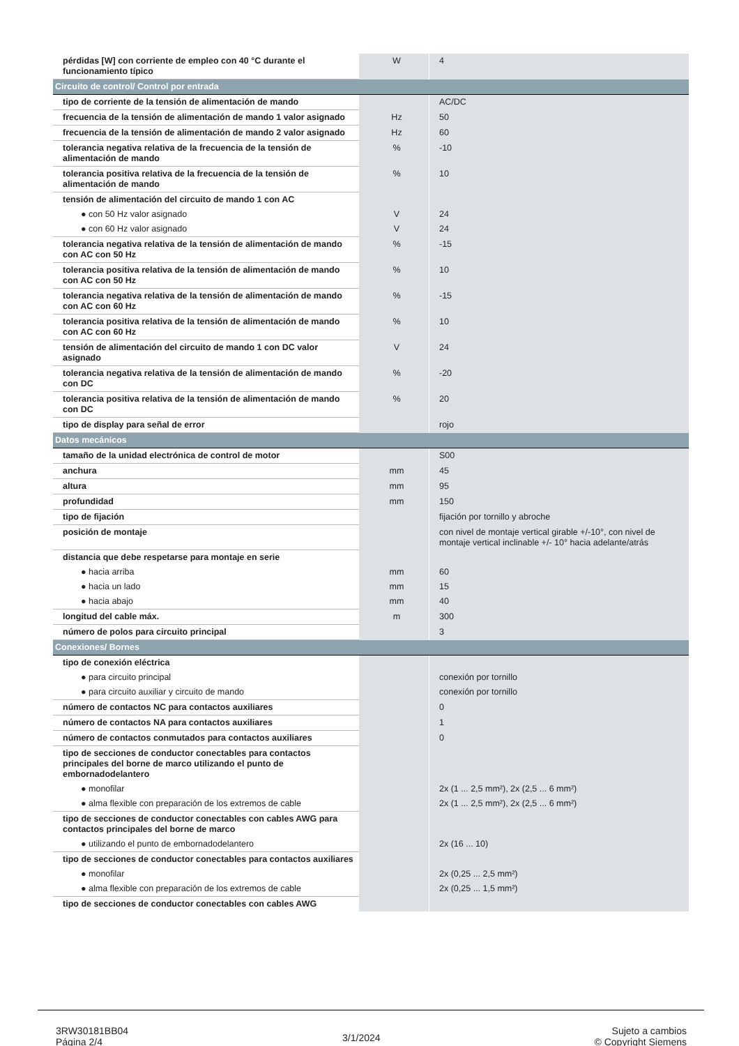| pérdidas [W] con corriente de empleo con 40 °C durante el funcionamiento típico | W | 4 |
| Circuito de control/ Control por entrada | | |
| tipo de corriente de la tensión de alimentación de mando | | AC/DC |
| frecuencia de la tensión de alimentación de mando 1 valor asignado | Hz | 50 |
| frecuencia de la tensión de alimentación de mando 2 valor asignado | Hz | 60 |
| tolerancia negativa relativa de la frecuencia de la tensión de alimentación de mando | % | -10 |
| tolerancia positiva relativa de la frecuencia de la tensión de alimentación de mando | % | 10 |
| tensión de alimentación del circuito de mando 1 con AC | | |
| ● con 50 Hz valor asignado | V | 24 |
| ● con 60 Hz valor asignado | V | 24 |
| tolerancia negativa relativa de la tensión de alimentación de mando con AC con 50 Hz | % | -15 |
| tolerancia positiva relativa de la tensión de alimentación de mando con AC con 50 Hz | % | 10 |
| tolerancia negativa relativa de la tensión de alimentación de mando con AC con 60 Hz | % | -15 |
| tolerancia positiva relativa de la tensión de alimentación de mando con AC con 60 Hz | % | 10 |
| tensión de alimentación del circuito de mando 1 con DC valor asignado | V | 24 |
| tolerancia negativa relativa de la tensión de alimentación de mando con DC | % | -20 |
| tolerancia positiva relativa de la tensión de alimentación de mando con DC | % | 20 |
| tipo de display para señal de error | | rojo |
| Datos mecánicos | | |
| tamaño de la unidad electrónica de control de motor | | S00 |
| anchura | mm | 45 |
| altura | mm | 95 |
| profundidad | mm | 150 |
| tipo de fijación | | fijación por tornillo y abroche |
| posición de montaje | | con nivel de montaje vertical girable +/-10°, con nivel de montaje vertical inclinable +/- 10° hacia adelante/atrás |
| distancia que debe respetarse para montaje en serie | | |
| ● hacia arriba | mm | 60 |
| ● hacia un lado | mm | 15 |
| ● hacia abajo | mm | 40 |
| longitud del cable máx. | m | 300 |
| número de polos para circuito principal | | 3 |
| Conexiones/ Bornes | | |
| tipo de conexión eléctrica | | |
| ● para circuito principal | | conexión por tornillo |
| ● para circuito auxiliar y circuito de mando | | conexión por tornillo |
| número de contactos NC para contactos auxiliares | | 0 |
| número de contactos NA para contactos auxiliares | | 1 |
| número de contactos conmutados para contactos auxiliares | | 0 |
| tipo de secciones de conductor conectables para contactos principales del borne de marco utilizando el punto de embornadodelantero | | |
| ● monofilar | | 2x (1 ... 2,5 mm²), 2x (2,5 ... 6 mm²) |
| ● alma flexible con preparación de los extremos de cable | | 2x (1 ... 2,5 mm²), 2x (2,5 ... 6 mm²) |
| tipo de secciones de conductor conectables con cables AWG para contactos principales del borne de marco | | |
| ● utilizando el punto de embornadodelantero | | 2x (16 ... 10) |
| tipo de secciones de conductor conectables para contactos auxiliares | | |
| ● monofilar | | 2x (0,25 ... 2,5 mm²) |
| ● alma flexible con preparación de los extremos de cable | | 2x (0,25 ... 1,5 mm²) |
| tipo de secciones de conductor conectables con cables AWG | | |
3RW30181BB04
Página 2/4
3/1/2024
Sujeto a cambios
© Copyright Siemens